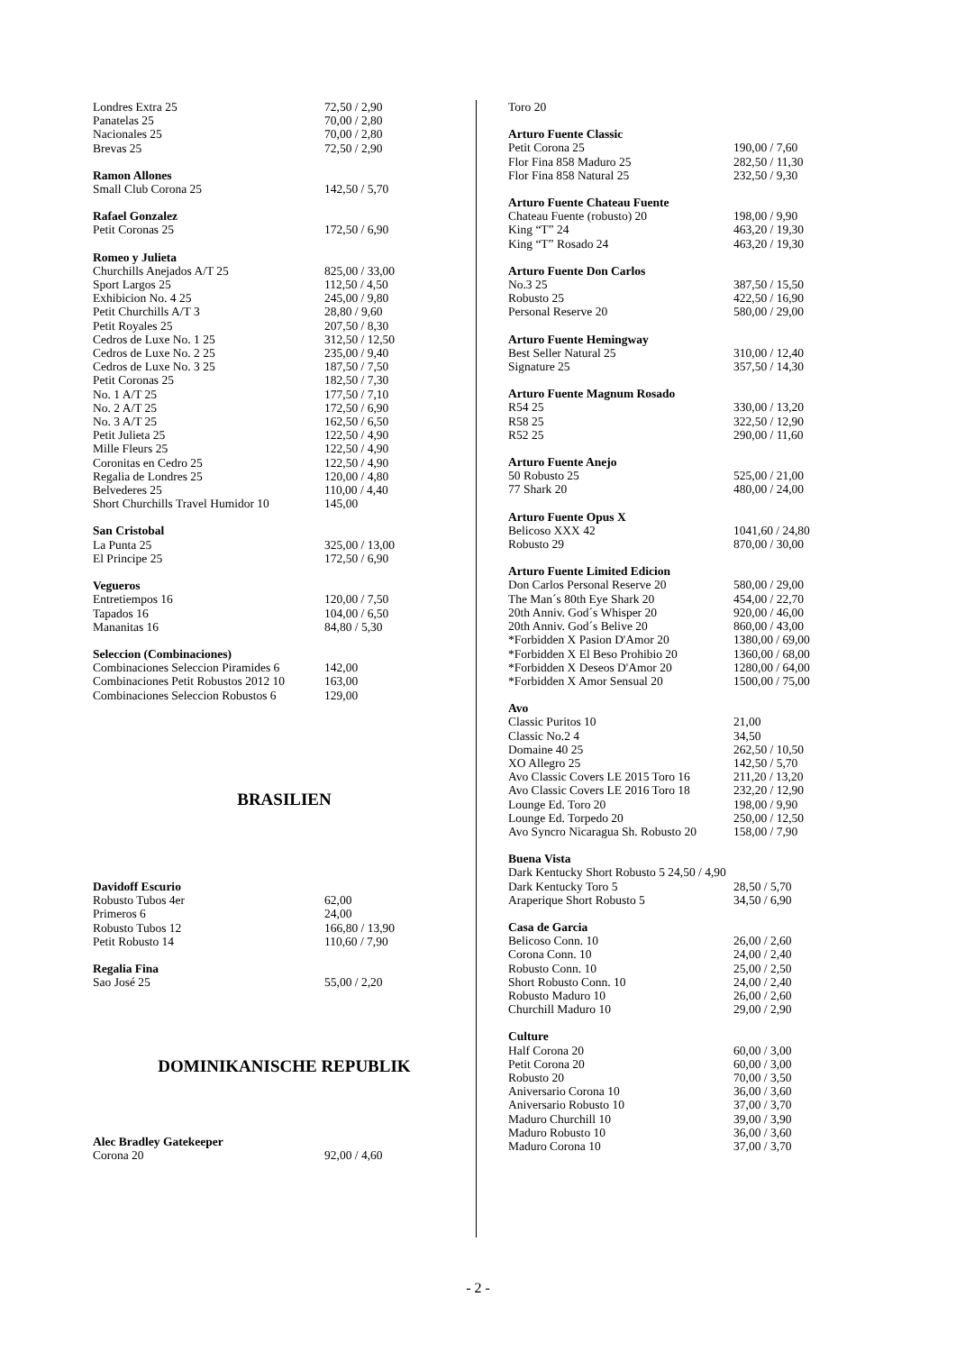| Londres Extra 25 | 72,50 / 2,90 |
| Panatelas 25 | 70,00 / 2,80 |
| Nacionales 25 | 70,00 / 2,80 |
| Brevas 25 | 72,50 / 2,90 |
| Ramon Allones | |
| Small Club Corona 25 | 142,50 / 5,70 |
| Rafael Gonzalez | |
| Petit Coronas 25 | 172,50 / 6,90 |
| Romeo y Julieta | |
| Churchills Anejados A/T 25 | 825,00 / 33,00 |
| Sport Largos 25 | 112,50 / 4,50 |
| Exhibicion No. 4 25 | 245,00 / 9,80 |
| Petit Churchills A/T 3 | 28,80 / 9,60 |
| Petit Royales 25 | 207,50 / 8,30 |
| Cedros de Luxe No. 1 25 | 312,50 / 12,50 |
| Cedros de Luxe No. 2 25 | 235,00 / 9,40 |
| Cedros de Luxe No. 3 25 | 187,50 / 7,50 |
| Petit Coronas 25 | 182,50 / 7,30 |
| No. 1 A/T 25 | 177,50 / 7,10 |
| No. 2 A/T 25 | 172,50 / 6,90 |
| No. 3 A/T 25 | 162,50 / 6,50 |
| Petit Julieta 25 | 122,50 / 4,90 |
| Mille Fleurs 25 | 122,50 / 4,90 |
| Coronitas en Cedro 25 | 122,50 / 4,90 |
| Regalia de Londres 25 | 120,00 / 4,80 |
| Belvederes 25 | 110,00 / 4,40 |
| Short Churchills Travel Humidor 10 | 145,00 |
| San Cristobal | |
| La Punta 25 | 325,00 / 13,00 |
| El Principe 25 | 172,50 / 6,90 |
| Vegueros | |
| Entretiempos 16 | 120,00 / 7,50 |
| Tapados 16 | 104,00 / 6,50 |
| Mananitas 16 | 84,80 / 5,30 |
| Seleccion (Combinaciones) | |
| Combinaciones Seleccion Piramides 6 | 142,00 |
| Combinaciones Petit Robustos 2012 10 | 163,00 |
| Combinaciones Seleccion Robustos 6 | 129,00 |
BRASILIEN
| Davidoff Escurio | |
| Robusto Tubos 4er | 62,00 |
| Primeros 6 | 24,00 |
| Robusto Tubos 12 | 166,80 / 13,90 |
| Petit Robusto 14 | 110,60 / 7,90 |
| Regalia Fina | |
| Sao José 25 | 55,00 / 2,20 |
DOMINIKANISCHE REPUBLIK
| Alec Bradley Gatekeeper | |
| Corona 20 | 92,00 / 4,60 |
| Toro 20 | |
| Arturo Fuente Classic | |
| Petit Corona 25 | 190,00 / 7,60 |
| Flor Fina 858 Maduro 25 | 282,50 / 11,30 |
| Flor Fina 858 Natural 25 | 232,50 / 9,30 |
| Arturo Fuente Chateau Fuente | |
| Chateau Fuente (robusto) 20 | 198,00 / 9,90 |
| King “T” 24 | 463,20 / 19,30 |
| King “T” Rosado 24 | 463,20 / 19,30 |
| Arturo Fuente Don Carlos | |
| No.3 25 | 387,50 / 15,50 |
| Robusto 25 | 422,50 / 16,90 |
| Personal Reserve 20 | 580,00 / 29,00 |
| Arturo Fuente Hemingway | |
| Best Seller Natural 25 | 310,00 / 12,40 |
| Signature 25 | 357,50 / 14,30 |
| Arturo Fuente Magnum Rosado | |
| R54 25 | 330,00 / 13,20 |
| R58 25 | 322,50 / 12,90 |
| R52 25 | 290,00 / 11,60 |
| Arturo Fuente Anejo | |
| 50 Robusto 25 | 525,00 / 21,00 |
| 77 Shark 20 | 480,00 / 24,00 |
| Arturo Fuente Opus X | |
| Belicoso XXX 42 | 1041,60 / 24,80 |
| Robusto 29 | 870,00 / 30,00 |
| Arturo Fuente Limited Edicion | |
| Don Carlos Personal Reserve 20 | 580,00 / 29,00 |
| The Man´s 80th Eye Shark 20 | 454,00 / 22,70 |
| 20th Anniv. God´s Whisper 20 | 920,00 / 46,00 |
| 20th Anniv. God´s Belive 20 | 860,00 / 43,00 |
| *Forbidden X Pasion D'Amor 20 | 1380,00 / 69,00 |
| *Forbidden X El Beso Prohibio 20 | 1360,00 / 68,00 |
| *Forbidden X Deseos D'Amor 20 | 1280,00 / 64,00 |
| *Forbidden X Amor Sensual 20 | 1500,00 / 75,00 |
| Avo | |
| Classic Puritos 10 | 21,00 |
| Classic No.2 4 | 34,50 |
| Domaine 40 25 | 262,50 / 10,50 |
| XO Allegro 25 | 142,50 / 5,70 |
| Avo Classic Covers LE 2015 Toro 16 | 211,20 / 13,20 |
| Avo Classic Covers LE 2016 Toro 18 | 232,20 / 12,90 |
| Lounge Ed. Toro 20 | 198,00 / 9,90 |
| Lounge Ed. Torpedo 20 | 250,00 / 12,50 |
| Avo Syncro Nicaragua Sh. Robusto 20 | 158,00 / 7,90 |
| Buena Vista | |
| Dark Kentucky Short Robusto 5 24,50 / 4,90 | |
| Dark Kentucky Toro 5 | 28,50 / 5,70 |
| Araperique Short Robusto 5 | 34,50 / 6,90 |
| Casa de Garcia | |
| Belicoso Conn. 10 | 26,00 / 2,60 |
| Corona Conn. 10 | 24,00 / 2,40 |
| Robusto Conn. 10 | 25,00 / 2,50 |
| Short Robusto Conn. 10 | 24,00 / 2,40 |
| Robusto Maduro 10 | 26,00 / 2,60 |
| Churchill Maduro 10 | 29,00 / 2,90 |
| Culture | |
| Half Corona 20 | 60,00 / 3,00 |
| Petit Corona 20 | 60,00 / 3,00 |
| Robusto 20 | 70,00 / 3,50 |
| Aniversario Corona 10 | 36,00 / 3,60 |
| Aniversario Robusto 10 | 37,00 / 3,70 |
| Maduro Churchill 10 | 39,00 / 3,90 |
| Maduro Robusto 10 | 36,00 / 3,60 |
| Maduro Corona 10 | 37,00 / 3,70 |
- 2 -